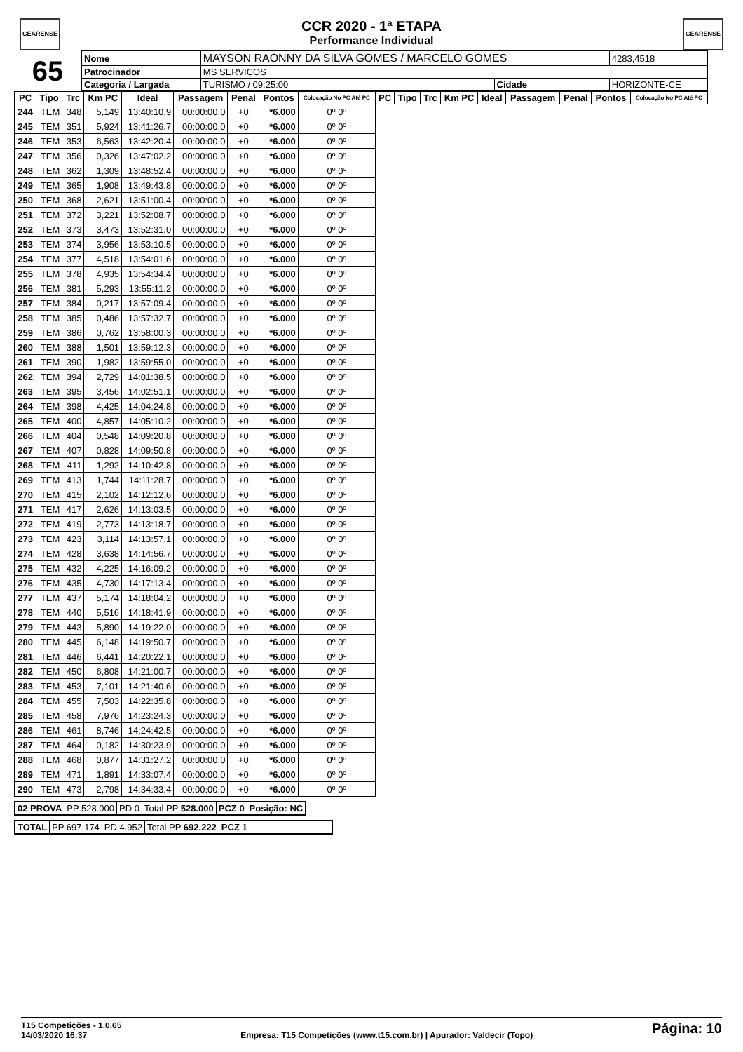CEARENSE
CCR 2020 - 1ª ETAPA
Performance Individual
CEARENSE
| 65 | Nome | MAYSON RAONNY DA SILVA GOMES / MARCELO GOMES | | | | 4283,4518 |
| | Patrocinador | MS SERVIÇOS | | | | |
| | Categoria / Largada | | TURISMO / 09:25:00 | Cidade | HORIZONTE-CE | |
| PC | Tipo | Trc | Km PC | Ideal | Passagem | Penal | Pontos | Colocação No PC Até PC | PC | Tipo | Trc | Km PC | Ideal | Passagem | Penal | Pontos | Colocação No PC Até PC |
| --- | --- | --- | --- | --- | --- | --- | --- | --- | --- | --- | --- | --- | --- | --- | --- | --- | --- |
| 244 | TEM | 348 | 5,149 | 13:40:10.9 | 00:00:00.0 | +0 | *6.000 | 0º 0º | | | | | | | | | |
| 245 | TEM | 351 | 5,924 | 13:41:26.7 | 00:00:00.0 | +0 | *6.000 | 0º 0º | | | | | | | | | |
| 246 | TEM | 353 | 6,563 | 13:42:20.4 | 00:00:00.0 | +0 | *6.000 | 0º 0º | | | | | | | | | |
| 247 | TEM | 356 | 0,326 | 13:47:02.2 | 00:00:00.0 | +0 | *6.000 | 0º 0º | | | | | | | | | |
| 248 | TEM | 362 | 1,309 | 13:48:52.4 | 00:00:00.0 | +0 | *6.000 | 0º 0º | | | | | | | | | |
| 249 | TEM | 365 | 1,908 | 13:49:43.8 | 00:00:00.0 | +0 | *6.000 | 0º 0º | | | | | | | | | |
| 250 | TEM | 368 | 2,621 | 13:51:00.4 | 00:00:00.0 | +0 | *6.000 | 0º 0º | | | | | | | | | |
| 251 | TEM | 372 | 3,221 | 13:52:08.7 | 00:00:00.0 | +0 | *6.000 | 0º 0º | | | | | | | | | |
| 252 | TEM | 373 | 3,473 | 13:52:31.0 | 00:00:00.0 | +0 | *6.000 | 0º 0º | | | | | | | | | |
| 253 | TEM | 374 | 3,956 | 13:53:10.5 | 00:00:00.0 | +0 | *6.000 | 0º 0º | | | | | | | | | |
| 254 | TEM | 377 | 4,518 | 13:54:01.6 | 00:00:00.0 | +0 | *6.000 | 0º 0º | | | | | | | | | |
| 255 | TEM | 378 | 4,935 | 13:54:34.4 | 00:00:00.0 | +0 | *6.000 | 0º 0º | | | | | | | | | |
| 256 | TEM | 381 | 5,293 | 13:55:11.2 | 00:00:00.0 | +0 | *6.000 | 0º 0º | | | | | | | | | |
| 257 | TEM | 384 | 0,217 | 13:57:09.4 | 00:00:00.0 | +0 | *6.000 | 0º 0º | | | | | | | | | |
| 258 | TEM | 385 | 0,486 | 13:57:32.7 | 00:00:00.0 | +0 | *6.000 | 0º 0º | | | | | | | | | |
| 259 | TEM | 386 | 0,762 | 13:58:00.3 | 00:00:00.0 | +0 | *6.000 | 0º 0º | | | | | | | | | |
| 260 | TEM | 388 | 1,501 | 13:59:12.3 | 00:00:00.0 | +0 | *6.000 | 0º 0º | | | | | | | | | |
| 261 | TEM | 390 | 1,982 | 13:59:55.0 | 00:00:00.0 | +0 | *6.000 | 0º 0º | | | | | | | | | |
| 262 | TEM | 394 | 2,729 | 14:01:38.5 | 00:00:00.0 | +0 | *6.000 | 0º 0º | | | | | | | | | |
| 263 | TEM | 395 | 3,456 | 14:02:51.1 | 00:00:00.0 | +0 | *6.000 | 0º 0º | | | | | | | | | |
| 264 | TEM | 398 | 4,425 | 14:04:24.8 | 00:00:00.0 | +0 | *6.000 | 0º 0º | | | | | | | | | |
| 265 | TEM | 400 | 4,857 | 14:05:10.2 | 00:00:00.0 | +0 | *6.000 | 0º 0º | | | | | | | | | |
| 266 | TEM | 404 | 0,548 | 14:09:20.8 | 00:00:00.0 | +0 | *6.000 | 0º 0º | | | | | | | | | |
| 267 | TEM | 407 | 0,828 | 14:09:50.8 | 00:00:00.0 | +0 | *6.000 | 0º 0º | | | | | | | | | |
| 268 | TEM | 411 | 1,292 | 14:10:42.8 | 00:00:00.0 | +0 | *6.000 | 0º 0º | | | | | | | | | |
| 269 | TEM | 413 | 1,744 | 14:11:28.7 | 00:00:00.0 | +0 | *6.000 | 0º 0º | | | | | | | | | |
| 270 | TEM | 415 | 2,102 | 14:12:12.6 | 00:00:00.0 | +0 | *6.000 | 0º 0º | | | | | | | | | |
| 271 | TEM | 417 | 2,626 | 14:13:03.5 | 00:00:00.0 | +0 | *6.000 | 0º 0º | | | | | | | | | |
| 272 | TEM | 419 | 2,773 | 14:13:18.7 | 00:00:00.0 | +0 | *6.000 | 0º 0º | | | | | | | | | |
| 273 | TEM | 423 | 3,114 | 14:13:57.1 | 00:00:00.0 | +0 | *6.000 | 0º 0º | | | | | | | | | |
| 274 | TEM | 428 | 3,638 | 14:14:56.7 | 00:00:00.0 | +0 | *6.000 | 0º 0º | | | | | | | | | |
| 275 | TEM | 432 | 4,225 | 14:16:09.2 | 00:00:00.0 | +0 | *6.000 | 0º 0º | | | | | | | | | |
| 276 | TEM | 435 | 4,730 | 14:17:13.4 | 00:00:00.0 | +0 | *6.000 | 0º 0º | | | | | | | | | |
| 277 | TEM | 437 | 5,174 | 14:18:04.2 | 00:00:00.0 | +0 | *6.000 | 0º 0º | | | | | | | | | |
| 278 | TEM | 440 | 5,516 | 14:18:41.9 | 00:00:00.0 | +0 | *6.000 | 0º 0º | | | | | | | | | |
| 279 | TEM | 443 | 5,890 | 14:19:22.0 | 00:00:00.0 | +0 | *6.000 | 0º 0º | | | | | | | | | |
| 280 | TEM | 445 | 6,148 | 14:19:50.7 | 00:00:00.0 | +0 | *6.000 | 0º 0º | | | | | | | | | |
| 281 | TEM | 446 | 6,441 | 14:20:22.1 | 00:00:00.0 | +0 | *6.000 | 0º 0º | | | | | | | | | |
| 282 | TEM | 450 | 6,808 | 14:21:00.7 | 00:00:00.0 | +0 | *6.000 | 0º 0º | | | | | | | | | |
| 283 | TEM | 453 | 7,101 | 14:21:40.6 | 00:00:00.0 | +0 | *6.000 | 0º 0º | | | | | | | | | |
| 284 | TEM | 455 | 7,503 | 14:22:35.8 | 00:00:00.0 | +0 | *6.000 | 0º 0º | | | | | | | | | |
| 285 | TEM | 458 | 7,976 | 14:23:24.3 | 00:00:00.0 | +0 | *6.000 | 0º 0º | | | | | | | | | |
| 286 | TEM | 461 | 8,746 | 14:24:42.5 | 00:00:00.0 | +0 | *6.000 | 0º 0º | | | | | | | | | |
| 287 | TEM | 464 | 0,182 | 14:30:23.9 | 00:00:00.0 | +0 | *6.000 | 0º 0º | | | | | | | | | |
| 288 | TEM | 468 | 0,877 | 14:31:27.2 | 00:00:00.0 | +0 | *6.000 | 0º 0º | | | | | | | | | |
| 289 | TEM | 471 | 1,891 | 14:33:07.4 | 00:00:00.0 | +0 | *6.000 | 0º 0º | | | | | | | | | |
| 290 | TEM | 473 | 2,798 | 14:34:33.4 | 00:00:00.0 | +0 | *6.000 | 0º 0º | | | | | | | | | |
| 02 PROVA | PP 528.000 | PD 0 | Total PP 528.000 | PCZ 0 | Posição: NC |
| TOTAL | PP 697.174 | PD 4.952 | Total PP 692.222 | PCZ 1 | |
T15 Competições - 1.0.65
14/03/2020 16:37
Empresa: T15 Competições (www.t15.com.br) | Apurador: Valdecir (Topo)
Página: 10